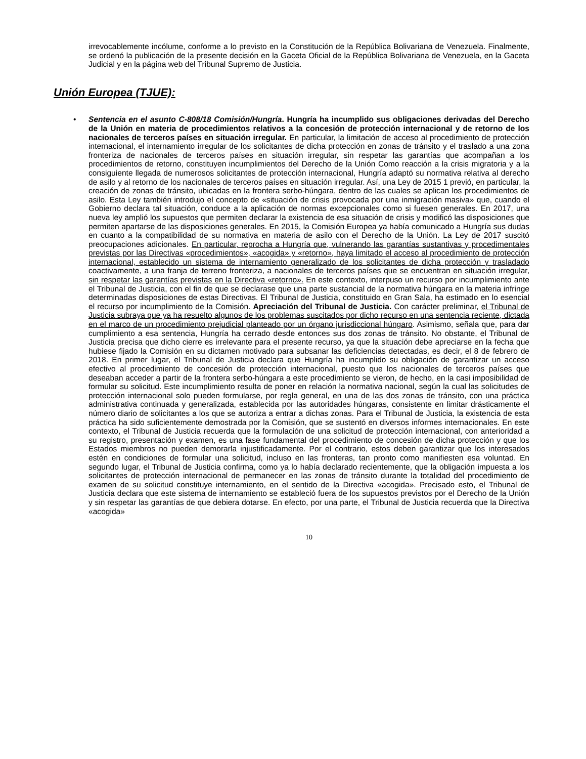irrevocablemente incólume, conforme a lo previsto en la Constitución de la República Bolivariana de Venezuela. Finalmente, se ordenó la publicación de la presente decisión en la Gaceta Oficial de la República Bolivariana de Venezuela, en la Gaceta Judicial y en la página web del Tribunal Supremo de Justicia.
Unión Europea (TJUE):
• Sentencia en el asunto C-808/18 Comisión/Hungría. Hungría ha incumplido sus obligaciones derivadas del Derecho de la Unión en materia de procedimientos relativos a la concesión de protección internacional y de retorno de los nacionales de terceros países en situación irregular. En particular, la limitación de acceso al procedimiento de protección internacional, el internamiento irregular de los solicitantes de dicha protección en zonas de tránsito y el traslado a una zona fronteriza de nacionales de terceros países en situación irregular, sin respetar las garantías que acompañan a los procedimientos de retorno, constituyen incumplimientos del Derecho de la Unión Como reacción a la crisis migratoria y a la consiguiente llegada de numerosos solicitantes de protección internacional, Hungría adaptó su normativa relativa al derecho de asilo y al retorno de los nacionales de terceros países en situación irregular. Así, una Ley de 2015 1 previó, en particular, la creación de zonas de tránsito, ubicadas en la frontera serbo-húngara, dentro de las cuales se aplican los procedimientos de asilo. Esta Ley también introdujo el concepto de «situación de crisis provocada por una inmigración masiva» que, cuando el Gobierno declara tal situación, conduce a la aplicación de normas excepcionales como si fuesen generales. En 2017, una nueva ley amplió los supuestos que permiten declarar la existencia de esa situación de crisis y modificó las disposiciones que permiten apartarse de las disposiciones generales. En 2015, la Comisión Europea ya había comunicado a Hungría sus dudas en cuanto a la compatibilidad de su normativa en materia de asilo con el Derecho de la Unión. La Ley de 2017 suscitó preocupaciones adicionales. En particular, reprocha a Hungría que, vulnerando las garantías sustantivas y procedimentales previstas por las Directivas «procedimientos», «acogida» y «retorno», haya limitado el acceso al procedimiento de protección internacional, establecido un sistema de internamiento generalizado de los solicitantes de dicha protección y trasladado coactivamente, a una franja de terreno fronteriza, a nacionales de terceros países que se encuentran en situación irregular, sin respetar las garantías previstas en la Directiva «retorno». En este contexto, interpuso un recurso por incumplimiento ante el Tribunal de Justicia, con el fin de que se declarase que una parte sustancial de la normativa húngara en la materia infringe determinadas disposiciones de estas Directivas. El Tribunal de Justicia, constituido en Gran Sala, ha estimado en lo esencial el recurso por incumplimiento de la Comisión. Apreciación del Tribunal de Justicia. Con carácter preliminar, el Tribunal de Justicia subraya que ya ha resuelto algunos de los problemas suscitados por dicho recurso en una sentencia reciente, dictada en el marco de un procedimiento prejudicial planteado por un órgano jurisdiccional húngaro. Asimismo, señala que, para dar cumplimiento a esa sentencia, Hungría ha cerrado desde entonces sus dos zonas de tránsito. No obstante, el Tribunal de Justicia precisa que dicho cierre es irrelevante para el presente recurso, ya que la situación debe apreciarse en la fecha que hubiese fijado la Comisión en su dictamen motivado para subsanar las deficiencias detectadas, es decir, el 8 de febrero de 2018. En primer lugar, el Tribunal de Justicia declara que Hungría ha incumplido su obligación de garantizar un acceso efectivo al procedimiento de concesión de protección internacional, puesto que los nacionales de terceros países que deseaban acceder a partir de la frontera serbo-húngara a este procedimiento se vieron, de hecho, en la casi imposibilidad de formular su solicitud. Este incumplimiento resulta de poner en relación la normativa nacional, según la cual las solicitudes de protección internacional solo pueden formularse, por regla general, en una de las dos zonas de tránsito, con una práctica administrativa continuada y generalizada, establecida por las autoridades húngaras, consistente en limitar drásticamente el número diario de solicitantes a los que se autoriza a entrar a dichas zonas. Para el Tribunal de Justicia, la existencia de esta práctica ha sido suficientemente demostrada por la Comisión, que se sustentó en diversos informes internacionales. En este contexto, el Tribunal de Justicia recuerda que la formulación de una solicitud de protección internacional, con anterioridad a su registro, presentación y examen, es una fase fundamental del procedimiento de concesión de dicha protección y que los Estados miembros no pueden demorarla injustificadamente. Por el contrario, estos deben garantizar que los interesados estén en condiciones de formular una solicitud, incluso en las fronteras, tan pronto como manifiesten esa voluntad. En segundo lugar, el Tribunal de Justicia confirma, como ya lo había declarado recientemente, que la obligación impuesta a los solicitantes de protección internacional de permanecer en las zonas de tránsito durante la totalidad del procedimiento de examen de su solicitud constituye internamiento, en el sentido de la Directiva «acogida». Precisado esto, el Tribunal de Justicia declara que este sistema de internamiento se estableció fuera de los supuestos previstos por el Derecho de la Unión y sin respetar las garantías de que debiera dotarse. En efecto, por una parte, el Tribunal de Justicia recuerda que la Directiva «acogida»
10